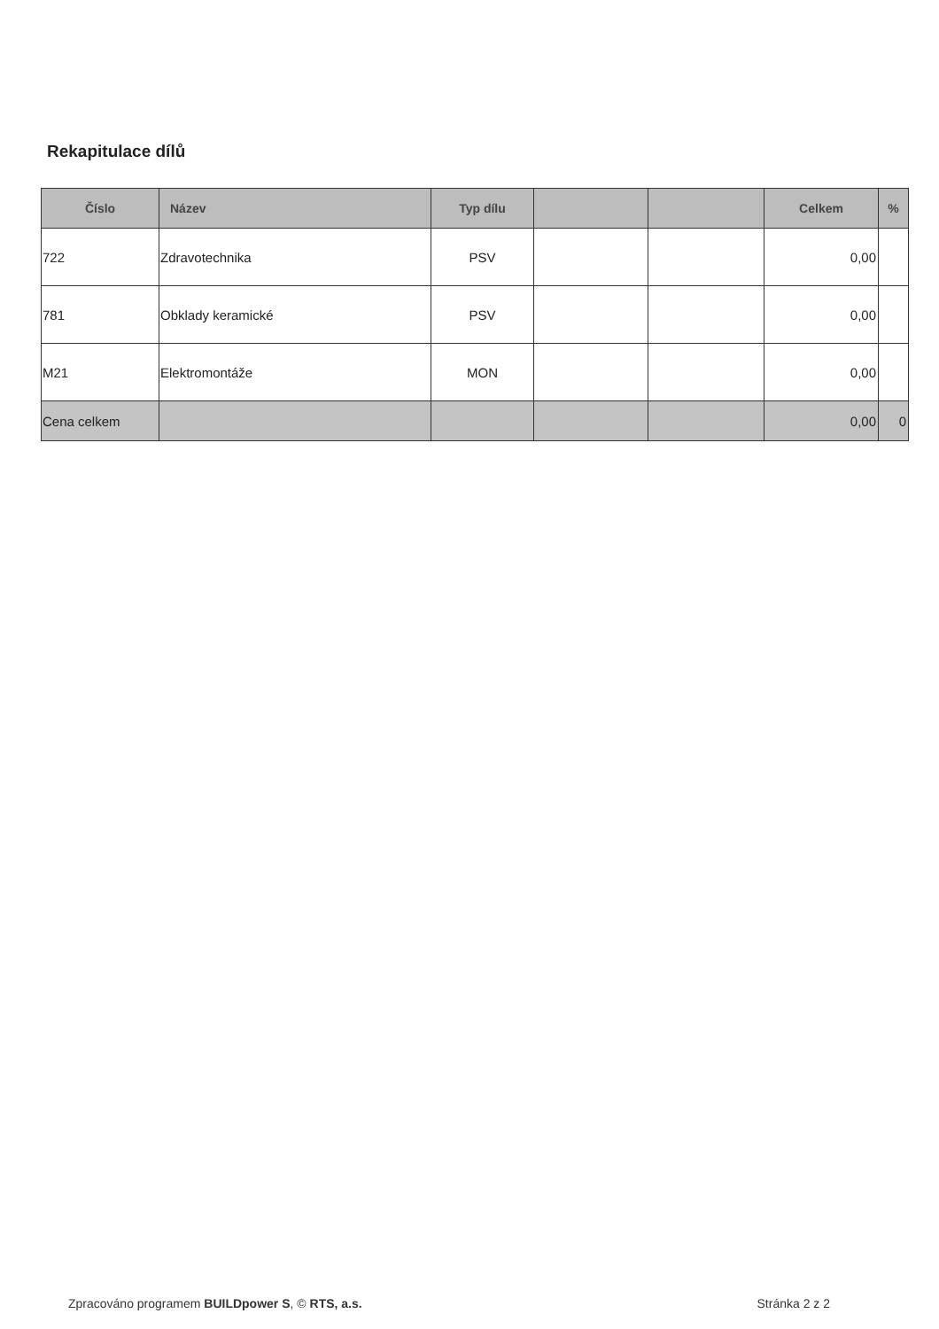Rekapitulace dílů
| Číslo | Název | Typ dílu | | | Celkem | % |
| --- | --- | --- | --- | --- | --- | --- |
| 722 | Zdravotechnika | PSV | | | 0,00 | |
| 781 | Obklady keramické | PSV | | | 0,00 | |
| M21 | Elektromontáže | MON | | | 0,00 | |
| Cena celkem | | | | | 0,00 | 0 |
Zpracováno programem BUILDpower S, © RTS, a.s. Stránka 2 z 2